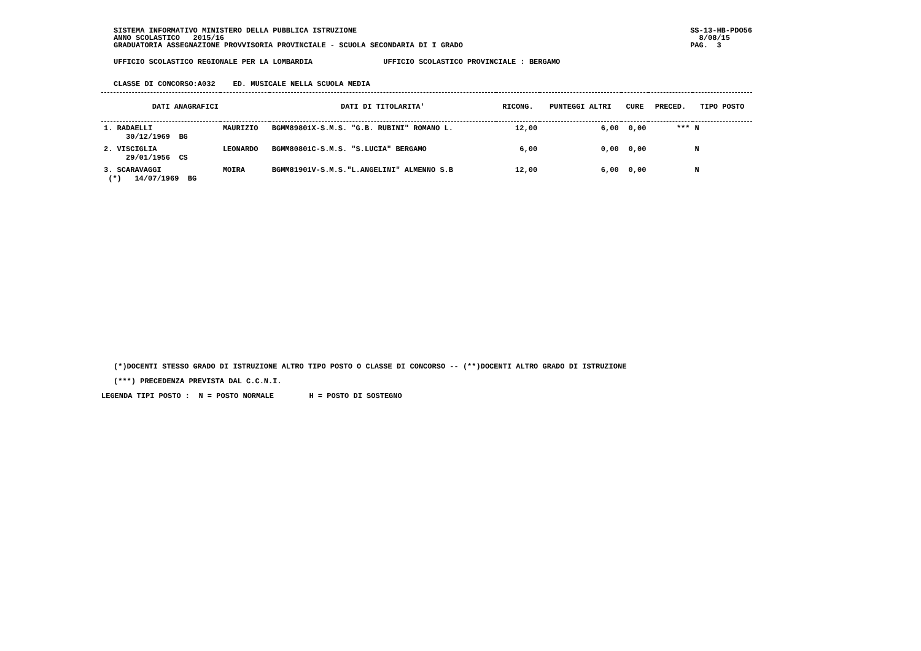SISTEMA INFORMATIVO MINISTERO DELLA PUBBLICA ISTRUZIONE ANNO SCOLASTICO 2015/16 GRADUATORIA ASSEGNAZIONE PROVVISORIA PROVINCIALE - SCUOLA SECONDARIA DI I GRADO
SS-13-HB-PDO56 8/08/15 PAG. 3
UFFICIO SCOLASTICO REGIONALE PER LA LOMBARDIA UFFICIO SCOLASTICO PROVINCIALE : BERGAMO
CLASSE DI CONCORSO:A032 ED. MUSICALE NELLA SCUOLA MEDIA
| DATI ANAGRAFICI | | DATI DI TITOLARITA' | RICONG. | PUNTEGGI ALTRI | CURE | PRECED. | TIPO POSTO |
| --- | --- | --- | --- | --- | --- | --- | --- |
| 1. RADAELLI 30/12/1969 BG | MAURIZIO | BGMM89801X-S.M.S. "G.B. RUBINI" ROMANO L. | 12,00 | 6,00 | 0,00 | *** | N |
| 2. VISCIGLIA 29/01/1956 CS | LEONARDO | BGMM80801C-S.M.S. "S.LUCIA" BERGAMO | 6,00 | 0,00 | 0,00 | | N |
| 3. SCARAVAGGI (*) 14/07/1969 BG | MOIRA | BGMM81901V-S.M.S."L.ANGELINI" ALMENNO S.B | 12,00 | 6,00 | 0,00 | | N |
(*)DOCENTI STESSO GRADO DI ISTRUZIONE ALTRO TIPO POSTO O CLASSE DI CONCORSO -- (**)DOCENTI ALTRO GRADO DI ISTRUZIONE
(***) PRECEDENZA PREVISTA DAL C.C.N.I.
LEGENDA TIPI POSTO : N = POSTO NORMALE H = POSTO DI SOSTEGNO